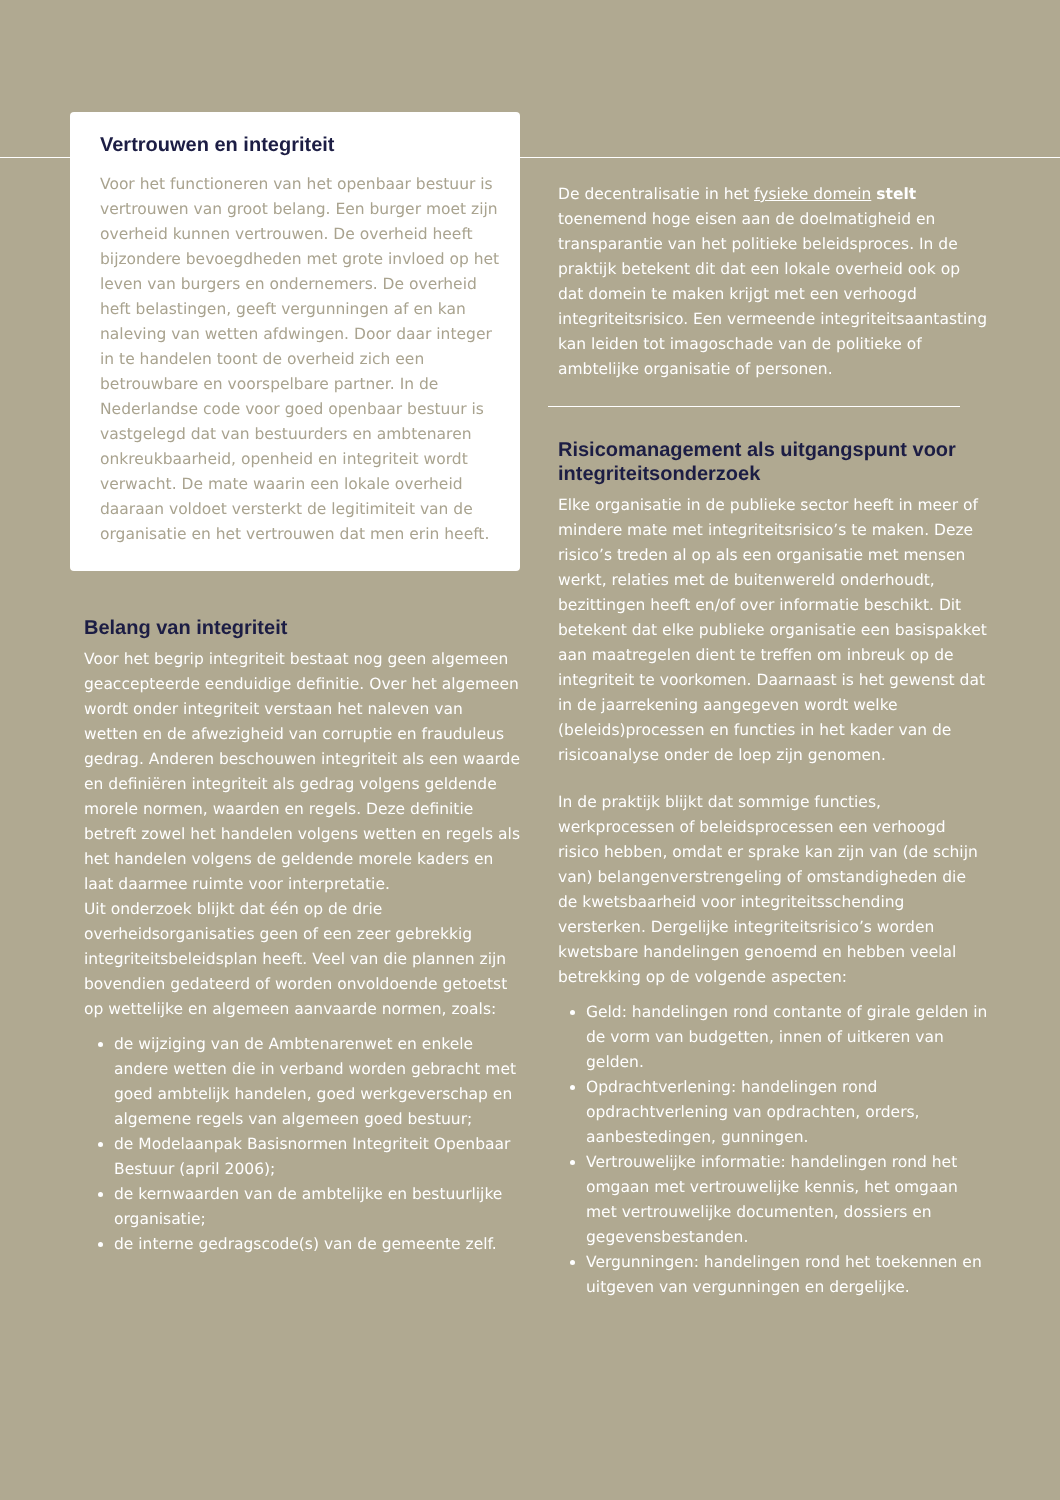Vertrouwen en integriteit
Voor het functioneren van het openbaar bestuur is vertrouwen van groot belang. Een burger moet zijn overheid kunnen vertrouwen. De overheid heeft bijzondere bevoegdheden met grote invloed op het leven van burgers en ondernemers. De overheid heft belastingen, geeft vergunningen af en kan naleving van wetten afdwingen. Door daar integer in te handelen toont de overheid zich een betrouwbare en voorspelbare partner. In de Nederlandse code voor goed openbaar bestuur is vastgelegd dat van bestuurders en ambtenaren onkreukbaarheid, openheid en integriteit wordt verwacht. De mate waarin een lokale overheid daaraan voldoet versterkt de legitimiteit van de organisatie en het vertrouwen dat men erin heeft.
Belang van integriteit
Voor het begrip integriteit bestaat nog geen algemeen geaccepteerde eenduidige definitie. Over het algemeen wordt onder integriteit verstaan het naleven van wetten en de afwezigheid van corruptie en frauduleus gedrag. Anderen beschouwen integriteit als een waarde en definiëren integriteit als gedrag volgens geldende morele normen, waarden en regels. Deze definitie betreft zowel het handelen volgens wetten en regels als het handelen volgens de geldende morele kaders en laat daarmee ruimte voor interpretatie.
Uit onderzoek blijkt dat één op de drie overheidsorganisaties geen of een zeer gebrekkig integriteitsbeleidsplan heeft. Veel van die plannen zijn bovendien gedateerd of worden onvoldoende getoetst op wettelijke en algemeen aanvaarde normen, zoals:
de wijziging van de Ambtenarenwet en enkele andere wetten die in verband worden gebracht met goed ambtelijk handelen, goed werkgeverschap en algemene regels van algemeen goed bestuur;
de Modelaanpak Basisnormen Integriteit Openbaar Bestuur (april 2006);
de kernwaarden van de ambtelijke en bestuurlijke organisatie;
de interne gedragscode(s) van de gemeente zelf.
De decentralisatie in het fysieke domein stelt toenemend hoge eisen aan de doelmatigheid en transparantie van het politieke beleidsproces. In de praktijk betekent dit dat een lokale overheid ook op dat domein te maken krijgt met een verhoogd integriteitsrisico. Een vermeende integriteitsaantasting kan leiden tot imagoschade van de politieke of ambtelijke organisatie of personen.
Risicomanagement als uitgangspunt voor integriteitsonderzoek
Elke organisatie in de publieke sector heeft in meer of mindere mate met integriteitsrisico’s te maken. Deze risico’s treden al op als een organisatie met mensen werkt, relaties met de buitenwereld onderhoudt, bezittingen heeft en/of over informatie beschikt. Dit betekent dat elke publieke organisatie een basispakket aan maatregelen dient te treffen om inbreuk op de integriteit te voorkomen. Daarnaast is het gewenst dat in de jaarrekening aangegeven wordt welke (beleids)processen en functies in het kader van de risicoanalyse onder de loep zijn genomen.
In de praktijk blijkt dat sommige functies, werkprocessen of beleidsprocessen een verhoogd risico hebben, omdat er sprake kan zijn van (de schijn van) belangenverstrengeling of omstandigheden die de kwetsbaarheid voor integriteitsschending versterken. Dergelijke integriteitsrisico’s worden kwetsbare handelingen genoemd en hebben veelal betrekking op de volgende aspecten:
Geld: handelingen rond contante of girale gelden in de vorm van budgetten, innen of uitkeren van gelden.
Opdrachtverlening: handelingen rond opdrachtverlening van opdrachten, orders, aanbestedingen, gunningen.
Vertrouwelijke informatie: handelingen rond het omgaan met vertrouwelijke kennis, het omgaan met vertrouwelijke documenten, dossiers en gegevensbestanden.
Vergunningen: handelingen rond het toekennen en uitgeven van vergunningen en dergelijke.